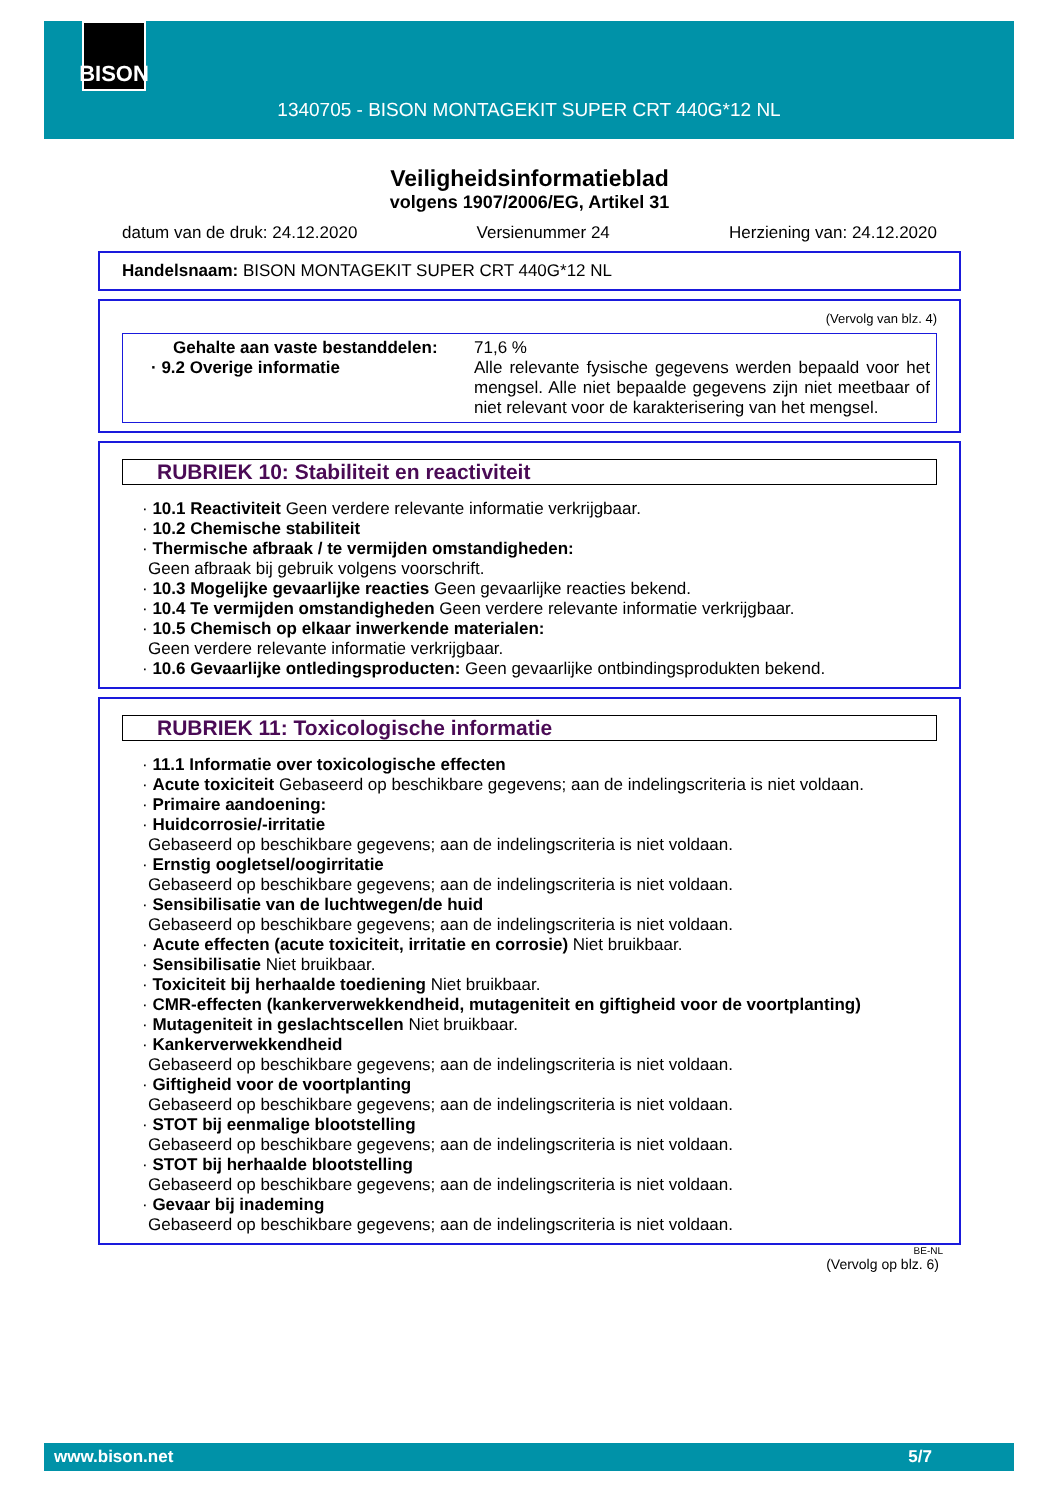BISON
1340705 - BISON MONTAGEKIT SUPER CRT 440G*12 NL
Veiligheidsinformatieblad
volgens 1907/2006/EG, Artikel 31
datum van de druk: 24.12.2020 Versienummer 24 Herziening van: 24.12.2020
Handelsnaam: BISON MONTAGEKIT SUPER CRT 440G*12 NL
(Vervolg van blz. 4)
Gehalte aan vaste bestanddelen:
· 9.2 Overige informatie
71,6 %
Alle relevante fysische gegevens werden bepaald voor het mengsel. Alle niet bepaalde gegevens zijn niet meetbaar of niet relevant voor de karakterisering van het mengsel.
RUBRIEK 10: Stabiliteit en reactiviteit
· 10.1 Reactiviteit Geen verdere relevante informatie verkrijgbaar.
· 10.2 Chemische stabiliteit
· Thermische afbraak / te vermijden omstandigheden:
Geen afbraak bij gebruik volgens voorschrift.
· 10.3 Mogelijke gevaarlijke reacties Geen gevaarlijke reacties bekend.
· 10.4 Te vermijden omstandigheden Geen verdere relevante informatie verkrijgbaar.
· 10.5 Chemisch op elkaar inwerkende materialen:
Geen verdere relevante informatie verkrijgbaar.
· 10.6 Gevaarlijke ontledingsproducten: Geen gevaarlijke ontbindingsprodukten bekend.
RUBRIEK 11: Toxicologische informatie
· 11.1 Informatie over toxicologische effecten
· Acute toxiciteit Gebaseerd op beschikbare gegevens; aan de indelingscriteria is niet voldaan.
· Primaire aandoening:
· Huidcorrosie/-irritatie
Gebaseerd op beschikbare gegevens; aan de indelingscriteria is niet voldaan.
· Ernstig oogletsel/oogirritatie
Gebaseerd op beschikbare gegevens; aan de indelingscriteria is niet voldaan.
· Sensibilisatie van de luchtwegen/de huid
Gebaseerd op beschikbare gegevens; aan de indelingscriteria is niet voldaan.
· Acute effecten (acute toxiciteit, irritatie en corrosie) Niet bruikbaar.
· Sensibilisatie Niet bruikbaar.
· Toxiciteit bij herhaalde toediening Niet bruikbaar.
· CMR-effecten (kankerverwekkendheid, mutageniteit en giftigheid voor de voortplanting)
· Mutageniteit in geslachtscellen Niet bruikbaar.
· Kankerverwekkendheid
Gebaseerd op beschikbare gegevens; aan de indelingscriteria is niet voldaan.
· Giftigheid voor de voortplanting
Gebaseerd op beschikbare gegevens; aan de indelingscriteria is niet voldaan.
· STOT bij eenmalige blootstelling
Gebaseerd op beschikbare gegevens; aan de indelingscriteria is niet voldaan.
· STOT bij herhaalde blootstelling
Gebaseerd op beschikbare gegevens; aan de indelingscriteria is niet voldaan.
· Gevaar bij inademing
Gebaseerd op beschikbare gegevens; aan de indelingscriteria is niet voldaan.
BE-NL
(Vervolg op blz. 6)
www.bison.net 5/7